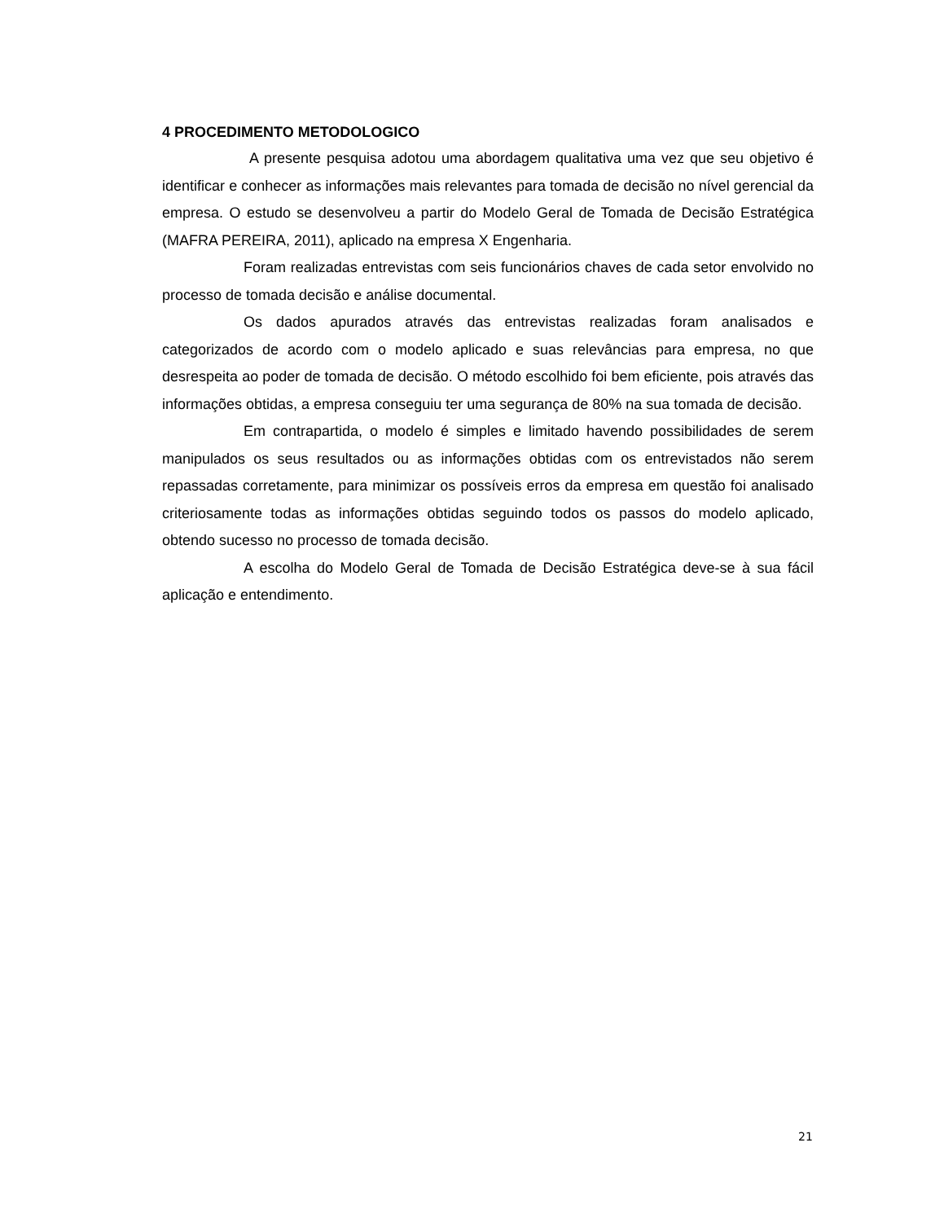4 PROCEDIMENTO METODOLOGICO
A presente pesquisa adotou uma abordagem qualitativa uma vez que seu objetivo é identificar e conhecer as informações mais relevantes para tomada de decisão no nível gerencial da empresa. O estudo se desenvolveu a partir do Modelo Geral de Tomada de Decisão Estratégica (MAFRA PEREIRA, 2011), aplicado na empresa X Engenharia.
Foram realizadas entrevistas com seis funcionários chaves de cada setor envolvido no processo de tomada decisão e análise documental.
Os dados apurados através das entrevistas realizadas foram analisados e categorizados de acordo com o modelo aplicado e suas relevâncias para empresa, no que desrespeita ao poder de tomada de decisão. O método escolhido foi bem eficiente, pois através das informações obtidas, a empresa conseguiu ter uma segurança de 80% na sua tomada de decisão.
Em contrapartida, o modelo é simples e limitado havendo possibilidades de serem manipulados os seus resultados ou as informações obtidas com os entrevistados não serem repassadas corretamente, para minimizar os possíveis erros da empresa em questão foi analisado criteriosamente todas as informações obtidas seguindo todos os passos do modelo aplicado, obtendo sucesso no processo de tomada decisão.
A escolha do Modelo Geral de Tomada de Decisão Estratégica deve-se à sua fácil aplicação e entendimento.
21